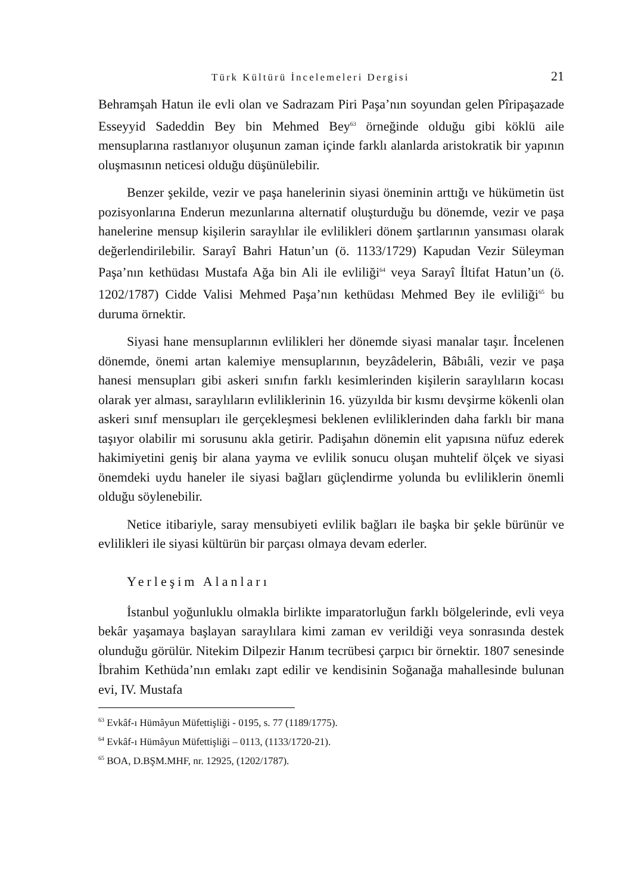Türk Kültürü İncelemeleri Dergisi 21
Behramşah Hatun ile evli olan ve Sadrazam Piri Paşa’nın soyundan gelen Pîripaşazade Esseyyid Sadeddin Bey bin Mehmed Bey<sup>63</sup> örneğinde olduğu gibi köklü aile mensuplarına rastlanıyor oluşunun zaman içinde farklı alanlarda aristokratik bir yapının oluşmasının neticesi olduğu düşünülebilir.
Benzer şekilde, vezir ve paşa hanelerinin siyasi öneminin arttığı ve hükümetin üst pozisyonlarına Enderun mezunlarına alternatif oluşturduğu bu dönemde, vezir ve paşa hanelerine mensup kişilerin saraylılar ile evlilikleri dönem şartlarının yansıması olarak değerlendirilebilir. Sarayî Bahri Hatun’un (ö. 1133/1729) Kapudan Vezir Süleyman Paşa’nın kethüdası Mustafa Ağa bin Ali ile evliliği<sup>64</sup> veya Sarayî İltifat Hatun’un (ö. 1202/1787) Cidde Valisi Mehmed Paşa’nın kethüdası Mehmed Bey ile evliliği<sup>65</sup> bu duruma örnektir.
Siyasi hane mensuplarının evlilikleri her dönemde siyasi manalar taşır. İncelenen dönemde, önemi artan kalemiye mensuplarının, beyzâdelerin, Bâbıâli, vezir ve paşa hanesi mensupları gibi askeri sınıfın farklı kesimlerinden kişilerin saraylıların kocası olarak yer alması, saraylıların evliliklerinin 16. yüzyılda bir kısmı devşirme kökenli olan askeri sınıf mensupları ile gerçekleşmesi beklenen evliliklerinden daha farklı bir mana taşıyor olabilir mi sorusunu akla getirir. Padişahın dönemin elit yapısına nüfuz ederek hakimiyetini geniş bir alana yayma ve evlilik sonucu oluşan muhtelif ölçek ve siyasi önemdeki uydu haneler ile siyasi bağları güçlendirme yolunda bu evliliklerin önemli olduğu söylenebilir.
Netice itibariyle, saray mensubiyeti evlilik bağları ile başka bir şekle bürünür ve evlilikleri ile siyasi kültürün bir parçası olmaya devam ederler.
Yerleşim Alanları
İstanbul yoğunluklu olmakla birlikte imparatorluğun farklı bölgelerinde, evli veya bekâr yaşamaya başlayan saraylılara kimi zaman ev verildiği veya sonrasında destek olunduğu görülür. Nitekim Dilpezir Hanım tecrübesi çarpıcı bir örnektir. 1807 senesinde İbrahim Kethüda’nın emlakı zapt edilir ve kendisinin Soğanağa mahallesinde bulunan evi, IV. Mustafa
<sup>63</sup> Evkâf-ı Hümâyun Müfettişliği - 0195, s. 77 (1189/1775).
<sup>64</sup> Evkâf-ı Hümâyun Müfettişliği – 0113, (1133/1720-21).
<sup>65</sup> BOA, D.BŞM.MHF, nr. 12925, (1202/1787).